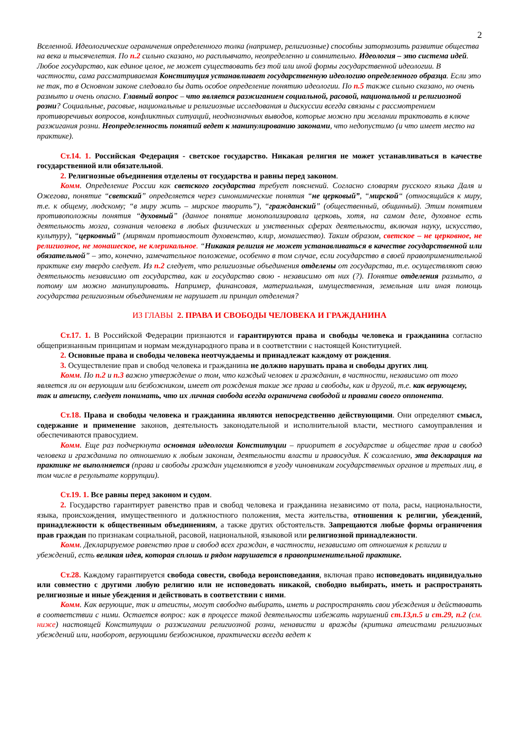2
Вселенной. Идеологические ограничения определенного толка (например, религиозные) способны затормозить развитие общества на века и тысячелетия. По п.2 сильно сказано, но расплывчато, неопределенно и сомнительно. Идеология – это система идей. Любое государство, как единое целое, не может существовать без той или иной формы государственной идеологии. В частности, сама рассматриваемая Конституция устанавливает государственную идеологию определенного образца. Если это не так, то в Основном законе следовало бы дать особое определение понятию идеологии. По п.5 также сильно сказано, но очень размыто и очень опасно. Главный вопрос – что является разжиганием социальной, расовой, национальной и религиозной розни? Социальные, расовые, национальные и религиозные исследования и дискуссии всегда связаны с рассмотрением противоречивых вопросов, конфликтных ситуаций, неоднозначных выводов, которые можно при желании трактовать в ключе разжигания розни. Неопределенность понятий ведет к манипулированию законами, что недопустимо (и что имеет место на практике).
Ст.14. 1. Российская Федерация - светское государство. Никакая религия не может устанавливаться в качестве государственной или обязательной.
2. Религиозные объединения отделены от государства и равны перед законом.
Комм. Определение России как светского государства требует пояснений. Согласно словарям русского языка Даля и Ожегова, понятие “светский” определяется через синонимические понятия “не церковый”, “мирской“ (относящийся к миру, т.е. к общему, людскому; “в миру жить – мирское творить”), “гражданский” (общественный, общинный). Этим понятиям противоположны понятия “духовный” (данное понятие монополизировала церковь, хотя, на самом деле, духовное есть деятельность мозга, сознания человека в любых физических и умственных сферах деятельности, включая науку, искусство, культуру), “церковный” (мирянам противостоит духовенство, клир, монашество). Таким образом, светское – не церковное, не религиозное, не монашеское, не клерикальное. “Никакая религия не может устанавливаться в качестве государственной или обязательной” – это, конечно, замечательное положение, особенно в том случае, если государство в своей правоприменительной практике ему твердо следует. Из п.2 следует, что религиозные объединения отделены от государства, т.е. осуществляют свою деятельность независимо от государства, как и государство свою - независимо от них (?). Понятие отделения размыто, а потому им можно манипулировать. Например, финансовая, материальная, имущественная, земельная или иная помощь государства религиозным объединениям не нарушает ли принцип отделения?
ИЗ ГЛАВЫ 2. ПРАВА И СВОБОДЫ ЧЕЛОВЕКА И ГРАЖДАНИНА
Ст.17. 1. В Российской Федерации признаются и гарантируются права и свободы человека и гражданина согласно общепризнанным принципам и нормам международного права и в соответствии с настоящей Конституцией.
2. Основные права и свободы человека неотчуждаемы и принадлежат каждому от рождения.
3. Осуществление прав и свобод человека и гражданина не должно нарушать права и свободы других лиц.
Комм. По п.2 и п.3 важно утверждение о том, что каждый человек и гражданин, в частности, независимо от того является ли он верующим или безбожником, имеет от рождения такие же права и свободы, как и другой, т.е. как верующему, так и атеисту, следует понимать, что их личная свобода всегда ограничена свободой и правами своего оппонента.
Ст.18. Права и свободы человека и гражданина являются непосредственно действующими. Они определяют смысл, содержание и применение законов, деятельность законодательной и исполнительной власти, местного самоуправления и обеспечиваются правосудием.
Комм. Еще раз подчеркнута основная идеология Конституции – приоритет в государстве и обществе прав и свобод человека и гражданина по отношению к любым законам, деятельности власти и правосудия. К сожалению, эта декларация на практике не выполняется (права и свободы граждан ущемляются в угоду чиновникам государственных органов и третьих лиц, в том числе в результате коррупции).
Ст.19. 1. Все равны перед законом и судом.
2. Государство гарантирует равенство прав и свобод человека и гражданина независимо от пола, расы, национальности, языка, происхождения, имущественного и должностного положения, места жительства, отношения к религии, убеждений, принадлежности к общественным объединениям, а также других обстоятельств. Запрещаются любые формы ограничения прав граждан по признакам социальной, расовой, национальной, языковой или религиозной принадлежности.
Комм. Декларируемое равенство прав и свобод всех граждан, в частности, независимо от отношения к религии и убеждений, есть великая идея, которая сплошь и рядом нарушается в правоприменительной практике.
Ст.28. Каждому гарантируется свобода совести, свобода вероисповедания, включая право исповедовать индивидуально или совместно с другими любую религию или не исповедовать никакой, свободно выбирать, иметь и распространять религиозные и иные убеждения и действовать в соответствии с ними.
Комм. Как верующие, так и атеисты, могут свободно выбирать, иметь и распространять свои убеждения и действовать в соответствии с ними. Остается вопрос: как в процессе такой деятельности избежать нарушений ст.13,п.5 и ст.29, п.2 (см. ниже) настоящей Конституции о разжигании религиозной розни, ненависти и вражды (критика атеистами религиозных убеждений или, наоборот, верующими безбожников, практически всегда ведет к